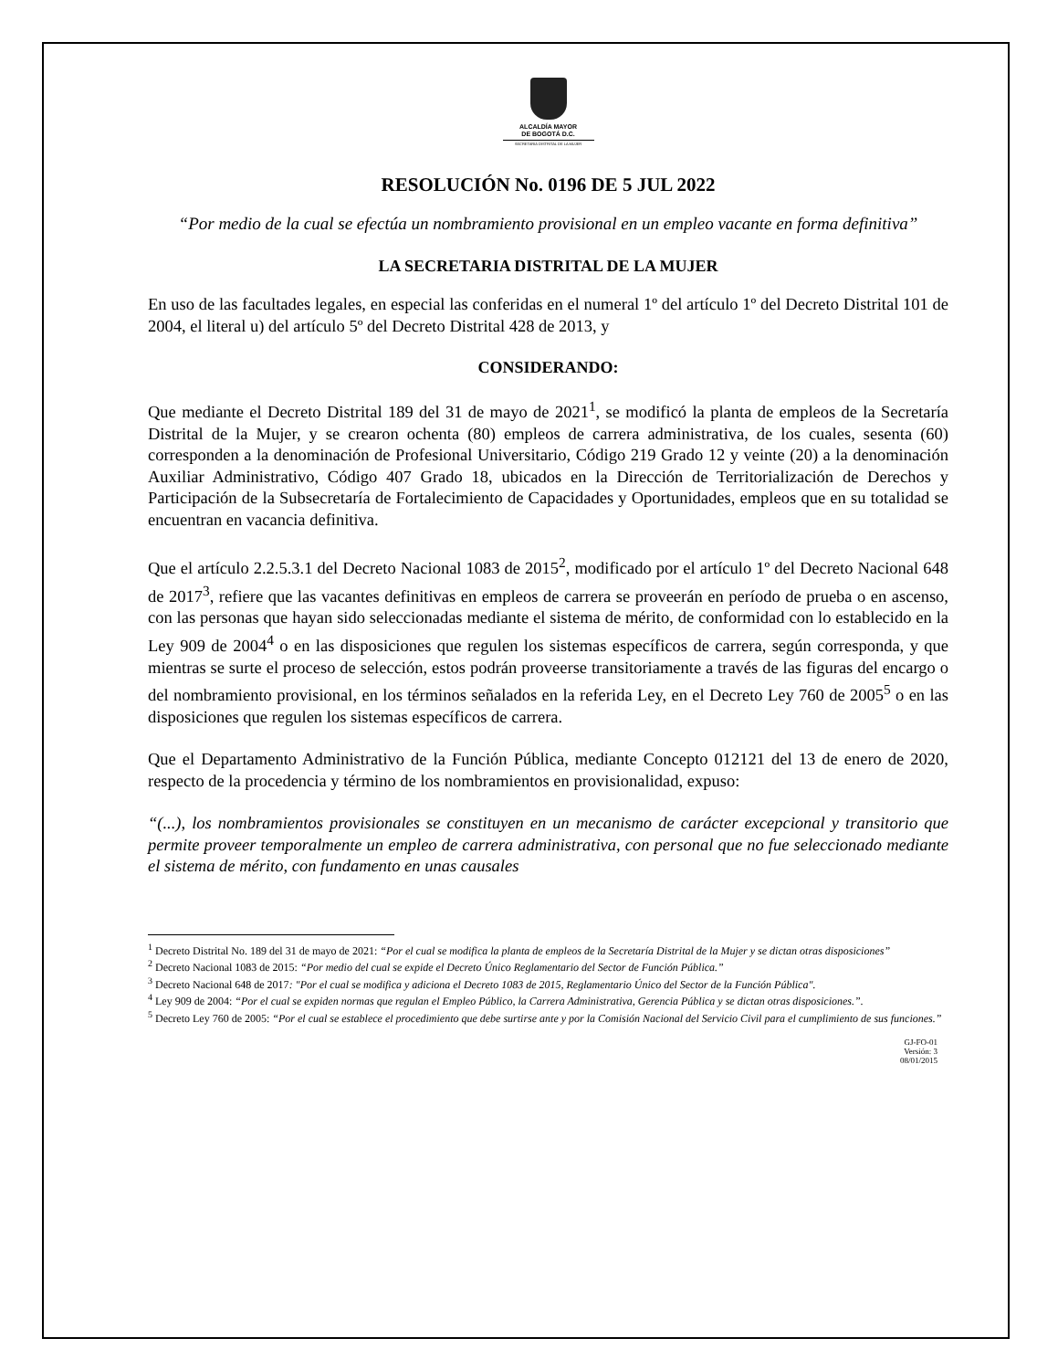ALCALDÍA MAYOR
DE BOGOTÁ D.C.
SECRETARIA DISTRITAL DE LA MUJER
RESOLUCIÓN No. 0196 DE 5 JUL 2022
“Por medio de la cual se efectúa un nombramiento provisional en un empleo vacante en forma definitiva”
LA SECRETARIA DISTRITAL DE LA MUJER
En uso de las facultades legales, en especial las conferidas en el numeral 1º del artículo 1º del Decreto Distrital 101 de 2004, el literal u) del artículo 5º del Decreto Distrital 428 de 2013, y
CONSIDERANDO:
Que mediante el Decreto Distrital 189 del 31 de mayo de 2021<sup>1</sup>, se modificó la planta de empleos de la Secretaría Distrital de la Mujer, y se crearon ochenta (80) empleos de carrera administrativa, de los cuales, sesenta (60) corresponden a la denominación de Profesional Universitario, Código 219 Grado 12 y veinte (20) a la denominación Auxiliar Administrativo, Código 407 Grado 18, ubicados en la Dirección de Territorialización de Derechos y Participación de la Subsecretaría de Fortalecimiento de Capacidades y Oportunidades, empleos que en su totalidad se encuentran en vacancia definitiva.
Que el artículo 2.2.5.3.1 del Decreto Nacional 1083 de 2015<sup>2</sup>, modificado por el artículo 1º del Decreto Nacional 648 de 2017<sup>3</sup>, refiere que las vacantes definitivas en empleos de carrera se proveerán en período de prueba o en ascenso, con las personas que hayan sido seleccionadas mediante el sistema de mérito, de conformidad con lo establecido en la Ley 909 de 2004<sup>4</sup> o en las disposiciones que regulen los sistemas específicos de carrera, según corresponda, y que mientras se surte el proceso de selección, estos podrán proveerse transitoriamente a través de las figuras del encargo o del nombramiento provisional, en los términos señalados en la referida Ley, en el Decreto Ley 760 de 2005<sup>5</sup> o en las disposiciones que regulen los sistemas específicos de carrera.
Que el Departamento Administrativo de la Función Pública, mediante Concepto 012121 del 13 de enero de 2020, respecto de la procedencia y término de los nombramientos en provisionalidad, expuso:
“(...), los nombramientos provisionales se constituyen en un mecanismo de carácter excepcional y transitorio que permite proveer temporalmente un empleo de carrera administrativa, con personal que no fue seleccionado mediante el sistema de mérito, con fundamento en unas causales
<sup>1</sup> Decreto Distrital No. 189 del 31 de mayo de 2021: “Por el cual se modifica la planta de empleos de la Secretaría Distrital de la Mujer y se dictan otras disposiciones”
<sup>2</sup> Decreto Nacional 1083 de 2015: “Por medio del cual se expide el Decreto Único Reglamentario del Sector de Función Pública.”
<sup>3</sup> Decreto Nacional 648 de 2017: "Por el cual se modifica y adiciona el Decreto 1083 de 2015, Reglamentario Único del Sector de la Función Pública".
<sup>4</sup> Ley 909 de 2004: “Por el cual se expiden normas que regulan el Empleo Público, la Carrera Administrativa, Gerencia Pública y se dictan otras disposiciones.”.
<sup>5</sup> Decreto Ley 760 de 2005: “Por el cual se establece el procedimiento que debe surtirse ante y por la Comisión Nacional del Servicio Civil para el cumplimiento de sus funciones.”
GJ-FO-01
Versión: 3
08/01/2015